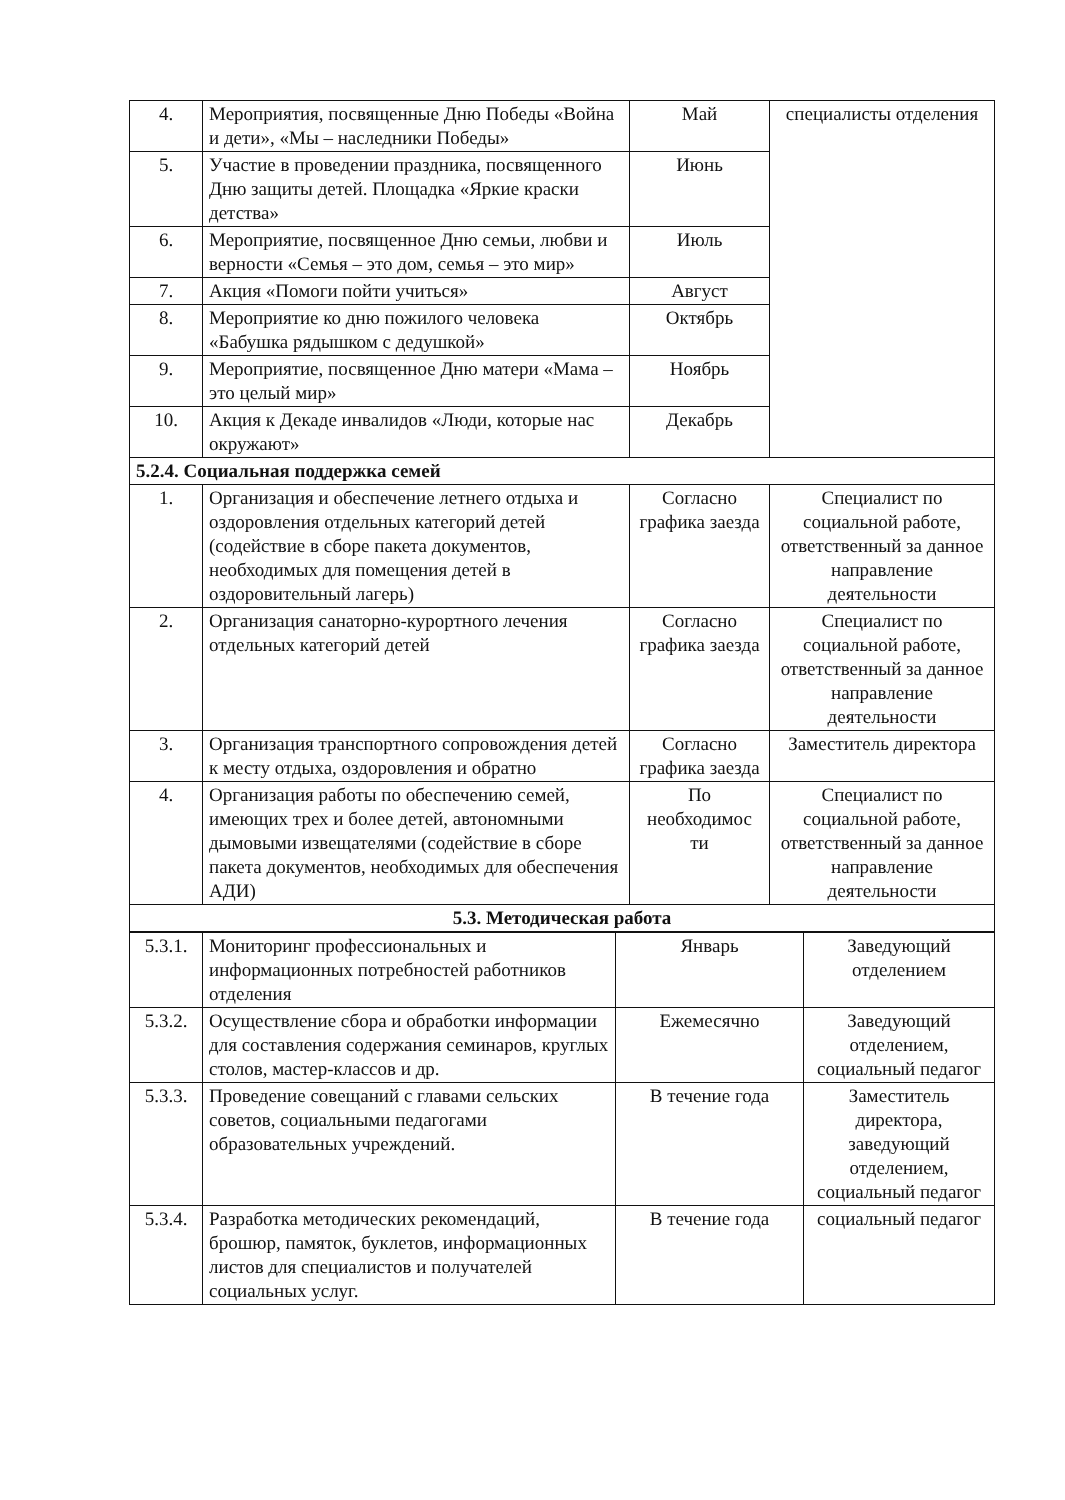| 4. | Мероприятия, посвященные Дню Победы «Война и дети», «Мы – наследники Победы» | Май | специалисты отделения |
| 5. | Участие в проведении праздника, посвященного Дню защиты детей. Площадка «Яркие краски детства» | Июнь | |
| 6. | Мероприятие, посвященное Дню семьи, любви и верности «Семья – это дом, семья – это мир» | Июль | |
| 7. | Акция «Помоги пойти учиться» | Август | |
| 8. | Мероприятие ко дню пожилого человека «Бабушка рядышком с дедушкой» | Октябрь | |
| 9. | Мероприятие, посвященное Дню матери «Мама – это целый мир» | Ноябрь | |
| 10. | Акция к Декаде инвалидов «Люди, которые нас окружают» | Декабрь | |
| 5.2.4. Социальная поддержка семей | | | |
| 1. | Организация и обеспечение летнего отдыха и оздоровления отдельных категорий детей (содействие в сборе пакета документов, необходимых для помещения детей в оздоровительный лагерь) | Согласно графика заезда | Специалист по социальной работе, ответственный за данное направление деятельности |
| 2. | Организация санаторно-курортного лечения отдельных категорий детей | Согласно графика заезда | Специалист по социальной работе, ответственный за данное направление деятельности |
| 3. | Организация транспортного сопровождения детей к месту отдыха, оздоровления и обратно | Согласно графика заезда | Заместитель директора |
| 4. | Организация работы по обеспечению семей, имеющих трех и более детей, автономными дымовыми извещателями (содействие в сборе пакета документов, необходимых для обеспечения АДИ) | По необходимос ти | Специалист по социальной работе, ответственный за данное направление деятельности |
| 5.3. Методическая работа | | | |
| 5.3.1. | Мониторинг профессиональных и информационных потребностей работников отделения | Январь | Заведующий отделением |
| 5.3.2. | Осуществление сбора и обработки информации для составления содержания семинаров, круглых столов, мастер-классов и др. | Ежемесячно | Заведующий отделением, социальный педагог |
| 5.3.3. | Проведение совещаний с главами сельских советов, социальными педагогами образовательных учреждений. | В течение года | Заместитель директора, заведующий отделением, социальный педагог |
| 5.3.4. | Разработка методических рекомендаций, брошюр, памяток, буклетов, информационных листов для специалистов и получателей социальных услуг. | В течение года | социальный педагог |